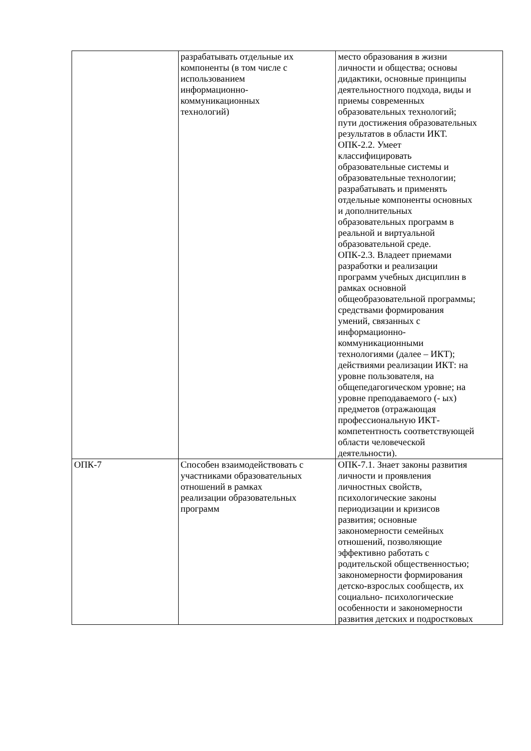| | разрабатывать отдельные их компоненты (в том числе с использованием информационно- коммуникационных технологий) | место образования в жизни личности и общества; основы дидактики, основные принципы деятельностного подхода, виды и приемы современных образовательных технологий; пути достижения образовательных результатов в области ИКТ. ОПК-2.2. Умеет классифицировать образовательные системы и образовательные технологии; разрабатывать и применять отдельные компоненты основных и дополнительных образовательных программ в реальной и виртуальной образовательной среде. ОПК-2.3. Владеет приемами разработки и реализации программ учебных дисциплин в рамках основной общеобразовательной программы; средствами формирования умений, связанных с информационно- коммуникационными технологиями (далее – ИКТ); действиями реализации ИКТ: на уровне пользователя, на общепедагогическом уровне; на уровне преподаваемого (- ых) предметов (отражающая профессиональную ИКТ- компетентность соответствующей области человеческой деятельности). |
| ОПК-7 | Способен взаимодействовать с участниками образовательных отношений в рамках реализации образовательных программ | ОПК-7.1. Знает законы развития личности и проявления личностных свойств, психологические законы периодизации и кризисов развития; основные закономерности семейных отношений, позволяющие эффективно работать с родительской общественностью; закономерности формирования детско-взрослых сообществ, их социально- психологические особенности и закономерности развития детских и подростковых |